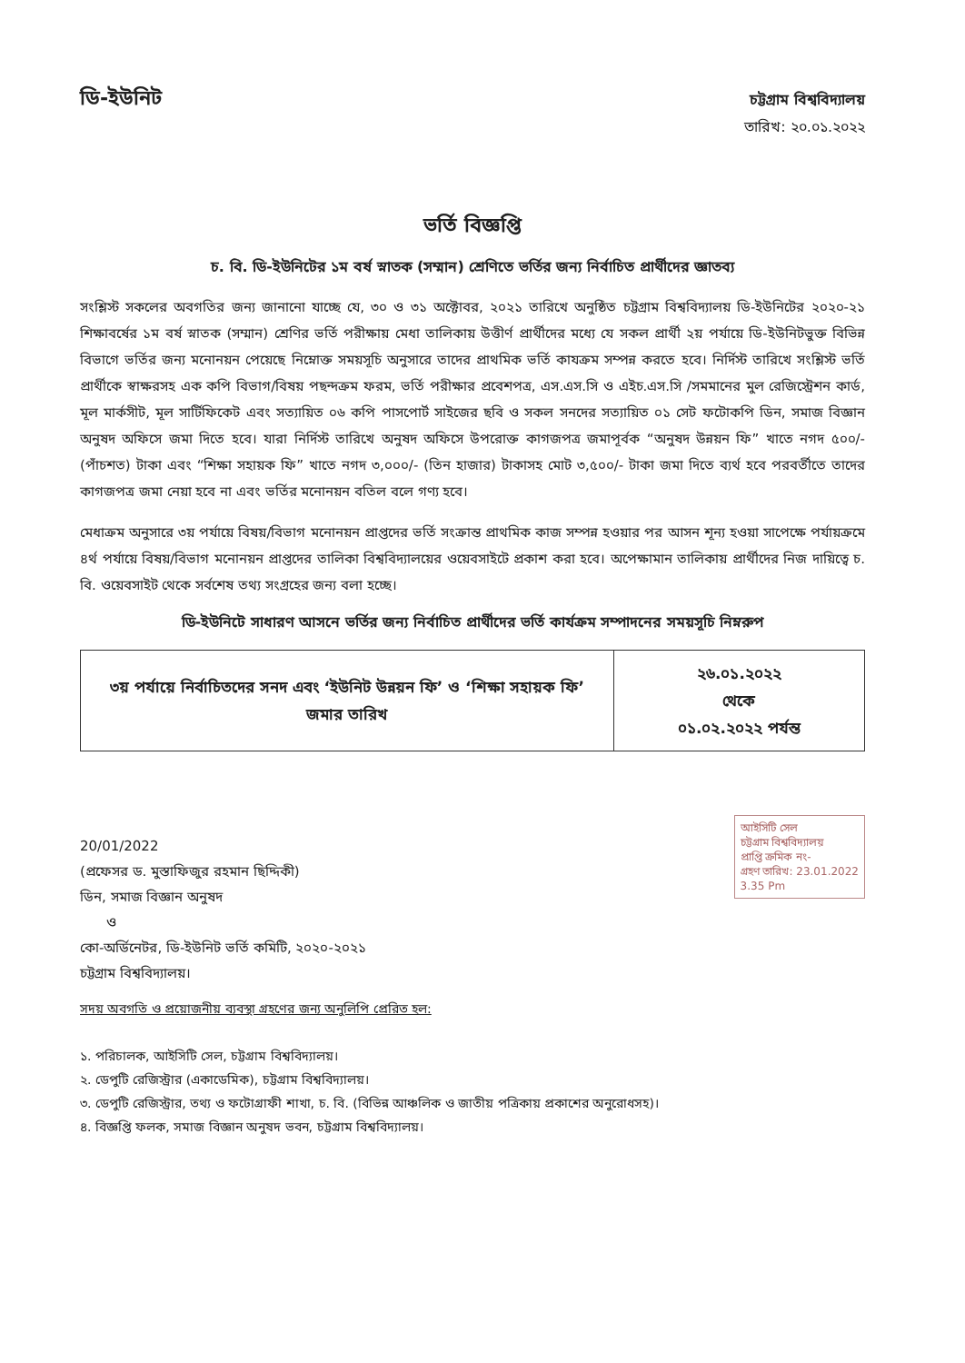ডি-ইউনিট
চট্টগ্রাম বিশ্ববিদ্যালয়
তারিখ: ২০.০১.২০২২
ভর্তি বিজ্ঞপ্তি
চ. বি. ডি-ইউনিটের ১ম বর্ষ স্নাতক (সম্মান) শ্রেণিতে ভর্তির জন্য নির্বাচিত প্রার্থীদের জ্ঞাতব্য
সংশ্লিস্ট সকলের অবগতির জন্য জানানো যাচ্ছে যে, ৩০ ও ৩১ অক্টোবর, ২০২১ তারিখে অনুষ্ঠিত চট্টগ্রাম বিশ্ববিদ্যালয় ডি-ইউনিটের ২০২০-২১ শিক্ষাবর্ষের ১ম বর্ষ স্নাতক (সম্মান) শ্রেণির ভর্তি পরীক্ষায় মেধা তালিকায় উত্তীর্ণ প্রার্থীদের মধ্যে যে সকল প্রার্থী ২য় পর্যায়ে ডি-ইউনিটভুক্ত বিভিন্ন বিভাগে ভর্তির জন্য মনোনয়ন পেয়েছে নিম্নোক্ত সময়সূচি অনুসারে তাদের প্রাথমিক ভর্তি কাযক্রম সম্পন্ন করতে হবে। নির্দিস্ট তারিখে সংশ্লিস্ট ভর্তি প্রার্থীকে স্বাক্ষরসহ এক কপি বিভাগ/বিষয় পছন্দক্রম ফরম, ভর্তি পরীক্ষার প্রবেশপত্র, এস.এস.সি ও এইচ.এস.সি /সমমানের মুল রেজিস্ট্রেশন কার্ড, মূল মার্কসীট, মূল সার্টিফিকেট এবং সত্যায়িত ০৬ কপি পাসপোর্ট সাইজের ছবি ও সকল সনদের সত্যায়িত ০১ সেট ফটোকপি ডিন, সমাজ বিজ্ঞান অনুষদ অফিসে জমা দিতে হবে। যারা নির্দিস্ট তারিখে অনুষদ অফিসে উপরোক্ত কাগজপত্র জমাপূর্বক “অনুষদ উন্নয়ন ফি” খাতে নগদ ৫০০/- (পাঁচশত) টাকা এবং “শিক্ষা সহায়ক ফি” খাতে নগদ ৩,০০০/- (তিন হাজার) টাকাসহ মোট ৩,৫০০/- টাকা জমা দিতে ব্যর্থ হবে পরবর্তীতে তাদের কাগজপত্র জমা নেয়া হবে না এবং ভর্তির মনোনয়ন বতিল বলে গণ্য হবে।
মেধাক্রম অনুসারে ৩য় পর্যায়ে বিষয়/বিভাগ মনোনয়ন প্রাপ্তদের ভর্তি সংক্রান্ত প্রাথমিক কাজ সম্পন্ন হওয়ার পর আসন শূন্য হওয়া সাপেক্ষে পর্যায়ক্রমে ৪র্থ পর্যায়ে বিষয়/বিভাগ মনোনয়ন প্রাপ্তদের তালিকা বিশ্ববিদ্যালয়ের ওয়েবসাইটে প্রকাশ করা হবে। অপেক্ষামান তালিকায় প্রার্থীদের নিজ দায়িত্বে চ. বি. ওয়েবসাইট থেকে সর্বশেষ তথ্য সংগ্রহের জন্য বলা হচ্ছে।
ডি-ইউনিটে সাধারণ আসনে ভর্তির জন্য নির্বাচিত প্রার্থীদের ভর্তি কার্যক্রম সম্পাদনের সময়সূচি নিম্নরুপ
| ৩য় পর্যায়ে নির্বাচিতদের সনদ এবং ‘ইউনিট উন্নয়ন ফি’ ও ‘শিক্ষা সহায়ক ফি’ জমার তারিখ | ২৬.০১.২০২২ থেকে ০১.০২.২০২২ পর্যন্ত |
আইসিটি সেল
চট্টগ্রাম বিশ্ববিদ্যালয়
প্রাপ্তি ক্রমিক নং-
গ্রহণ তারিখ: 23.01.2022
3.35 Pm
20/01/2022
(প্রফেসর ড. মুস্তাফিজুর রহমান ছিদ্দিকী)
ডিন, সমাজ বিজ্ঞান অনুষদ
ও
কো-অর্ডিনেটর, ডি-ইউনিট ভর্তি কমিটি, ২০২০-২০২১
চট্টগ্রাম বিশ্ববিদ্যালয়।
সদয় অবগতি ও প্রয়োজনীয় ব্যবস্থা গ্রহণের জন্য অনুলিপি প্রেরিত হল:
১. পরিচালক, আইসিটি সেল, চট্টগ্রাম বিশ্ববিদ্যালয়।
২. ডেপুটি রেজিস্ট্রার (একাডেমিক), চট্টগ্রাম বিশ্ববিদ্যালয়।
৩. ডেপুটি রেজিস্ট্রার, তথ্য ও ফটোগ্রাফী শাখা, চ. বি. (বিভিন্ন আঞ্চলিক ও জাতীয় পত্রিকায় প্রকাশের অনুরোধসহ)।
৪. বিজ্ঞপ্তি ফলক, সমাজ বিজ্ঞান অনুষদ ভবন, চট্টগ্রাম বিশ্ববিদ্যালয়।